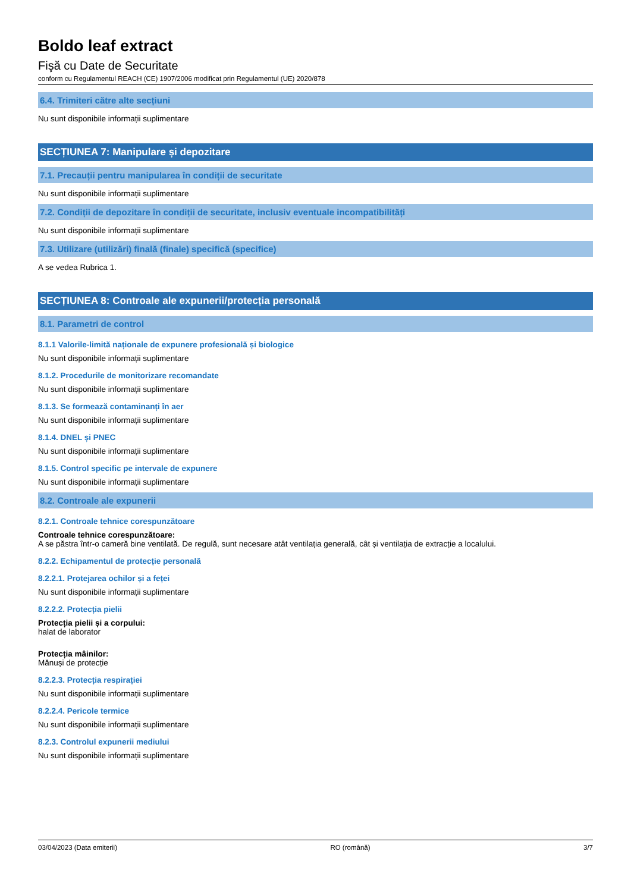Boldo leaf extract
Fişă cu Date de Securitate
conform cu Regulamentul REACH (CE) 1907/2006 modificat prin Regulamentul (UE) 2020/878
6.4. Trimiteri către alte secțiuni
Nu sunt disponibile informații suplimentare
SECȚIUNEA 7: Manipulare și depozitare
7.1. Precauții pentru manipularea în condiții de securitate
Nu sunt disponibile informații suplimentare
7.2. Condiții de depozitare în condiții de securitate, inclusiv eventuale incompatibilități
Nu sunt disponibile informații suplimentare
7.3. Utilizare (utilizări) finală (finale) specifică (specifice)
A se vedea Rubrica 1.
SECȚIUNEA 8: Controale ale expunerii/protecția personală
8.1. Parametri de control
8.1.1 Valorile-limită naționale de expunere profesională și biologice
Nu sunt disponibile informații suplimentare
8.1.2. Procedurile de monitorizare recomandate
Nu sunt disponibile informații suplimentare
8.1.3. Se formează contaminanți în aer
Nu sunt disponibile informații suplimentare
8.1.4. DNEL și PNEC
Nu sunt disponibile informații suplimentare
8.1.5. Control specific pe intervale de expunere
Nu sunt disponibile informații suplimentare
8.2. Controale ale expunerii
8.2.1. Controale tehnice corespunzătoare
Controale tehnice corespunzătoare:
A se păstra într-o cameră bine ventilată. De regulă, sunt necesare atât ventilația generală, cât și ventilația de extracție a localului.
8.2.2. Echipamentul de protecție personală
8.2.2.1. Protejarea ochilor și a feței
Nu sunt disponibile informații suplimentare
8.2.2.2. Protecția pielii
Protecția pielii și a corpului:
halat de laborator
Protecția mâinilor:
Mănuși de protecție
8.2.2.3. Protecția respirației
Nu sunt disponibile informații suplimentare
8.2.2.4. Pericole termice
Nu sunt disponibile informații suplimentare
8.2.3. Controlul expunerii mediului
Nu sunt disponibile informații suplimentare
03/04/2023 (Data emiterii) RO (română) 3/7